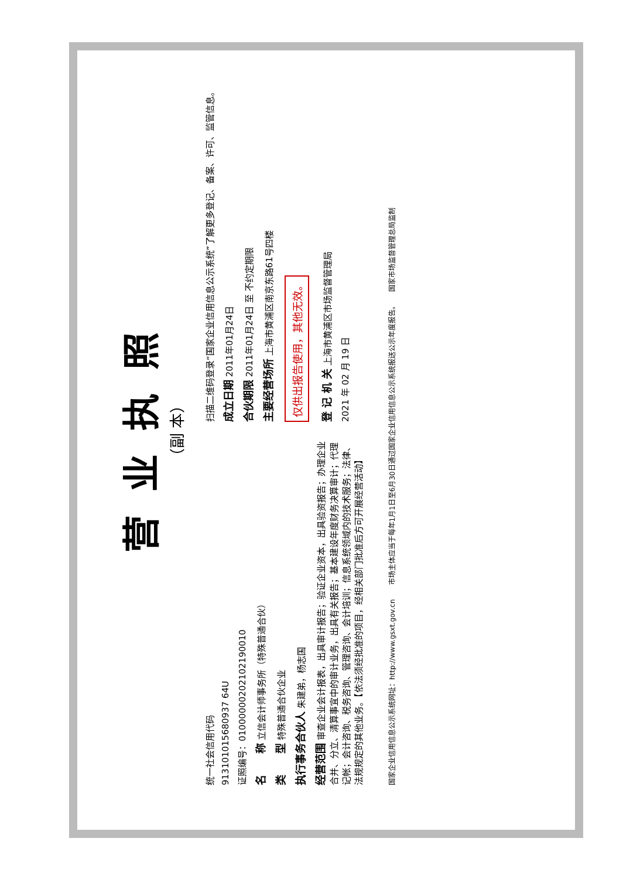营业执照
（副 本）
统一社会信用代码
913101015680937 64U
证照编号：01000000202102190010
名　　称 立信会计师事务所（特殊普通合伙）
类　　型 特殊普通合伙企业
执行事务合伙人 朱建弟，杨志国
经营范围 审查企业会计报表，出具审计报告；验证企业资本，出具验资报告；办理企业合并、分立、清算事宜中的审计业务，出具有关报告；基本建设年度财务决算审计；代理记帐；会计咨询、税务咨询、管理咨询、会计培训；信息系统领域内的技术服务；法律、法规规定的其他业务。【依法须经批准的项目，经相关部门批准后方可开展经营活动】
扫描二维码登录“国家企业信用信息公示系统”了解更多登记、备案、许可、监管信息。
成立日期 2011年01月24日
合伙期限 2011年01月24日 至 不约定期限
主要经营场所 上海市黄浦区南京东路61号四楼
仅供出报告使用，其他无效。
登 记 机 关 上海市黄浦区市场监督管理局
2021 年 02 月 19 日
国家企业信用信息公示系统网址：http://www.gsxt.gov.cn　　市场主体应当于每年1月1日至6月30日通过国家企业信用信息公示系统报送公示年度报告。　　国家市场监督管理总局监制